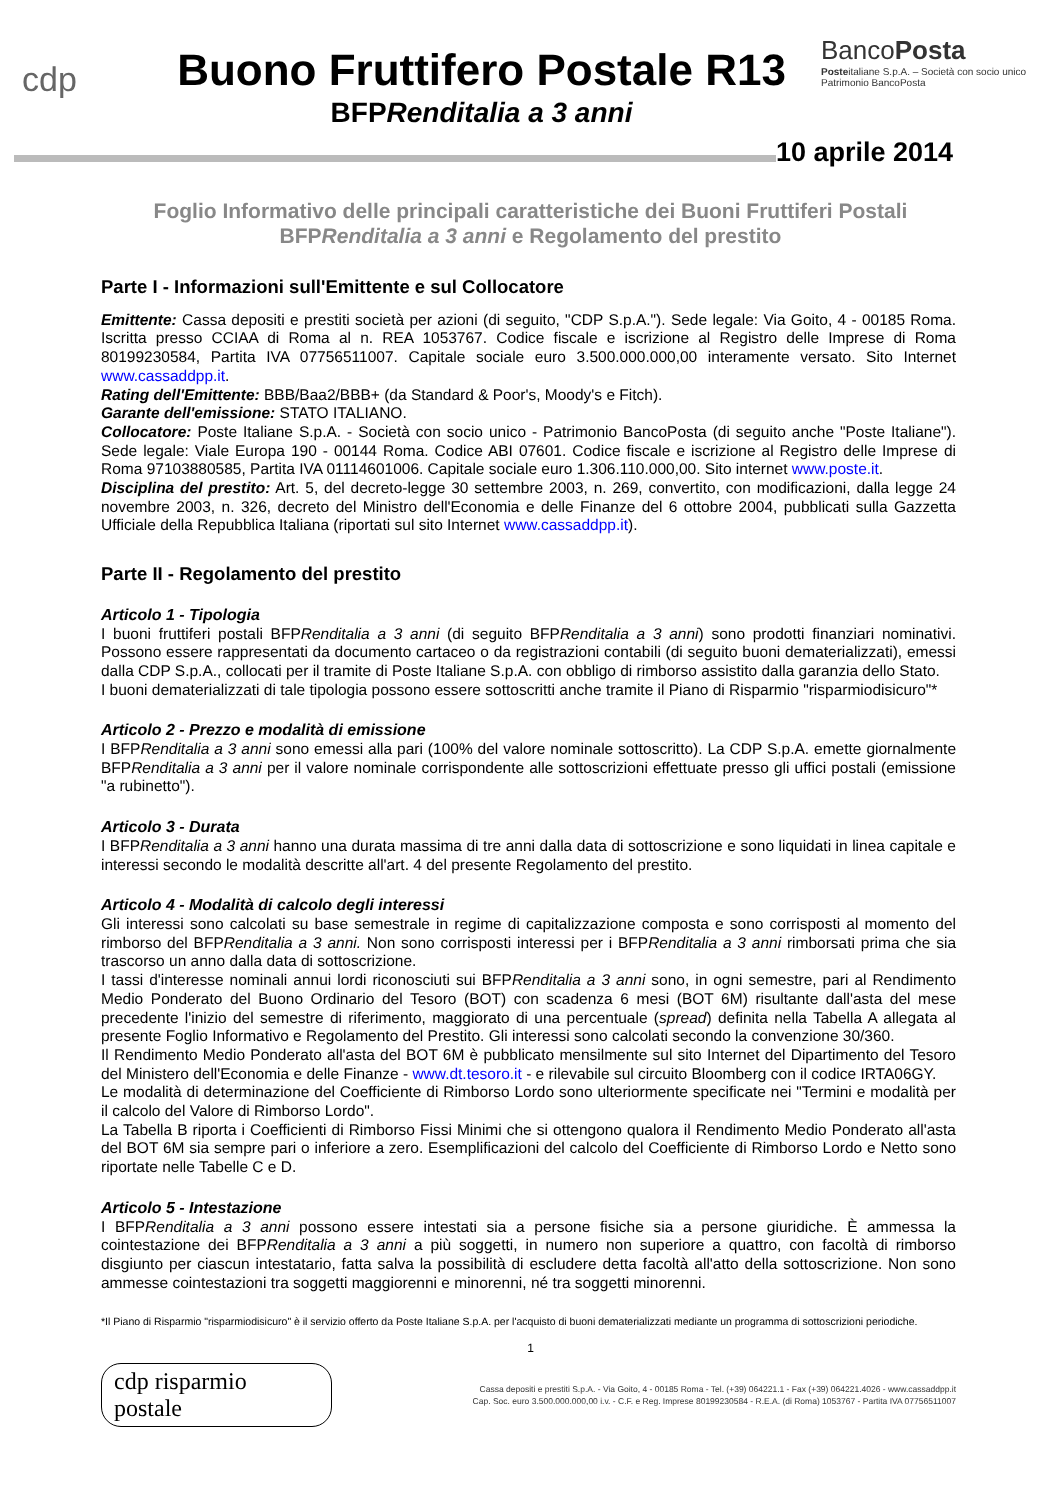cdp
Buono Fruttifero Postale R13
BFPRenditalia a 3 anni
BancoPosta
Posteitaliane S.p.A. – Società con socio unico
Patrimonio BancoPosta
10 aprile 2014
Foglio Informativo delle principali caratteristiche dei Buoni Fruttiferi Postali
BFPRenditalia a 3 anni e Regolamento del prestito
Parte I - Informazioni sull'Emittente e sul Collocatore
Emittente: Cassa depositi e prestiti società per azioni (di seguito, "CDP S.p.A."). Sede legale: Via Goito, 4 - 00185 Roma. Iscritta presso CCIAA di Roma al n. REA 1053767. Codice fiscale e iscrizione al Registro delle Imprese di Roma 80199230584, Partita IVA 07756511007. Capitale sociale euro 3.500.000.000,00 interamente versato. Sito Internet www.cassaddpp.it.
Rating dell'Emittente: BBB/Baa2/BBB+ (da Standard & Poor's, Moody's e Fitch).
Garante dell'emissione: STATO ITALIANO.
Collocatore: Poste Italiane S.p.A. - Società con socio unico - Patrimonio BancoPosta (di seguito anche "Poste Italiane"). Sede legale: Viale Europa 190 - 00144 Roma. Codice ABI 07601. Codice fiscale e iscrizione al Registro delle Imprese di Roma 97103880585, Partita IVA 01114601006. Capitale sociale euro 1.306.110.000,00. Sito internet www.poste.it.
Disciplina del prestito: Art. 5, del decreto-legge 30 settembre 2003, n. 269, convertito, con modificazioni, dalla legge 24 novembre 2003, n. 326, decreto del Ministro dell'Economia e delle Finanze del 6 ottobre 2004, pubblicati sulla Gazzetta Ufficiale della Repubblica Italiana (riportati sul sito Internet www.cassaddpp.it).
Parte II - Regolamento del prestito
Articolo 1 - Tipologia
I buoni fruttiferi postali BFPRenditalia a 3 anni (di seguito BFPRenditalia a 3 anni) sono prodotti finanziari nominativi. Possono essere rappresentati da documento cartaceo o da registrazioni contabili (di seguito buoni dematerializzati), emessi dalla CDP S.p.A., collocati per il tramite di Poste Italiane S.p.A. con obbligo di rimborso assistito dalla garanzia dello Stato.
I buoni dematerializzati di tale tipologia possono essere sottoscritti anche tramite il Piano di Risparmio "risparmiodisicuro"*
Articolo 2 - Prezzo e modalità di emissione
I BFPRenditalia a 3 anni sono emessi alla pari (100% del valore nominale sottoscritto). La CDP S.p.A. emette giornalmente BFPRenditalia a 3 anni per il valore nominale corrispondente alle sottoscrizioni effettuate presso gli uffici postali (emissione "a rubinetto").
Articolo 3 - Durata
I BFPRenditalia a 3 anni hanno una durata massima di tre anni dalla data di sottoscrizione e sono liquidati in linea capitale e interessi secondo le modalità descritte all'art. 4 del presente Regolamento del prestito.
Articolo 4 - Modalità di calcolo degli interessi
Gli interessi sono calcolati su base semestrale in regime di capitalizzazione composta e sono corrisposti al momento del rimborso del BFPRenditalia a 3 anni. Non sono corrisposti interessi per i BFPRenditalia a 3 anni rimborsati prima che sia trascorso un anno dalla data di sottoscrizione.
I tassi d'interesse nominali annui lordi riconosciuti sui BFPRenditalia a 3 anni sono, in ogni semestre, pari al Rendimento Medio Ponderato del Buono Ordinario del Tesoro (BOT) con scadenza 6 mesi (BOT 6M) risultante dall'asta del mese precedente l'inizio del semestre di riferimento, maggiorato di una percentuale (spread) definita nella Tabella A allegata al presente Foglio Informativo e Regolamento del Prestito. Gli interessi sono calcolati secondo la convenzione 30/360.
Il Rendimento Medio Ponderato all'asta del BOT 6M è pubblicato mensilmente sul sito Internet del Dipartimento del Tesoro del Ministero dell'Economia e delle Finanze - www.dt.tesoro.it - e rilevabile sul circuito Bloomberg con il codice IRTA06GY.
Le modalità di determinazione del Coefficiente di Rimborso Lordo sono ulteriormente specificate nei "Termini e modalità per il calcolo del Valore di Rimborso Lordo".
La Tabella B riporta i Coefficienti di Rimborso Fissi Minimi che si ottengono qualora il Rendimento Medio Ponderato all'asta del BOT 6M sia sempre pari o inferiore a zero. Esemplificazioni del calcolo del Coefficiente di Rimborso Lordo e Netto sono riportate nelle Tabelle C e D.
Articolo 5 - Intestazione
I BFPRenditalia a 3 anni possono essere intestati sia a persone fisiche sia a persone giuridiche. È ammessa la cointestazione dei BFPRenditalia a 3 anni a più soggetti, in numero non superiore a quattro, con facoltà di rimborso disgiunto per ciascun intestatario, fatta salva la possibilità di escludere detta facoltà all'atto della sottoscrizione. Non sono ammesse cointestazioni tra soggetti maggiorenni e minorenni, né tra soggetti minorenni.
*Il Piano di Risparmio "risparmiodisicuro" è il servizio offerto da Poste Italiane S.p.A. per l'acquisto di buoni dematerializzati mediante un programma di sottoscrizioni periodiche.
1
cdp risparmio postale
Cassa depositi e prestiti S.p.A. - Via Goito, 4 - 00185 Roma - Tel. (+39) 064221.1 - Fax (+39) 064221.4026 - www.cassaddpp.it
Cap. Soc. euro 3.500.000.000,00 i.v. - C.F. e Reg. Imprese 80199230584 - R.E.A. (di Roma) 1053767 - Partita IVA 07756511007